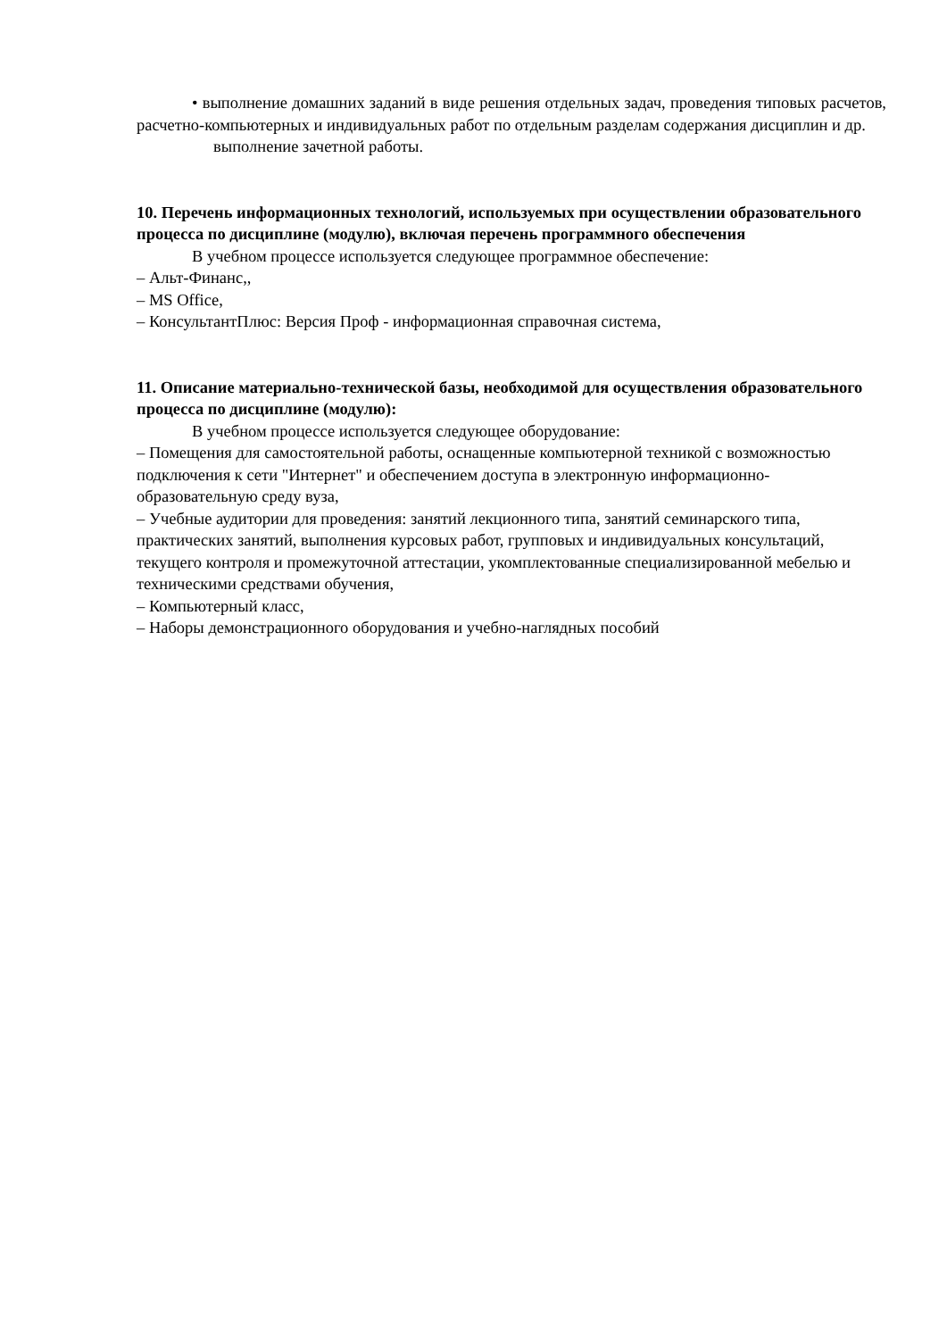• выполнение домашних заданий в виде решения отдельных задач, проведения типовых расчетов, расчетно-компьютерных и индивидуальных работ по отдельным разделам содержания дисциплин и др.
выполнение зачетной работы.
10. Перечень информационных технологий, используемых при осуществлении образовательного процесса по дисциплине (модулю), включая перечень программного обеспечения
В учебном процессе используется следующее программное обеспечение:
– Альт-Финанс,,
– MS Office,
– КонсультантПлюс: Версия Проф - информационная справочная система,
11. Описание материально-технической базы, необходимой для осуществления образовательного процесса по дисциплине (модулю):
В учебном процессе используется следующее оборудование:
– Помещения для самостоятельной работы, оснащенные компьютерной техникой с возможностью подключения к сети "Интернет" и обеспечением доступа в электронную информационно-образовательную среду вуза,
– Учебные аудитории для проведения: занятий лекционного типа, занятий семинарского типа, практических занятий, выполнения курсовых работ, групповых и индивидуальных консультаций, текущего контроля и промежуточной аттестации, укомплектованные специализированной мебелью и техническими средствами обучения,
– Компьютерный класс,
– Наборы демонстрационного оборудования и учебно-наглядных пособий